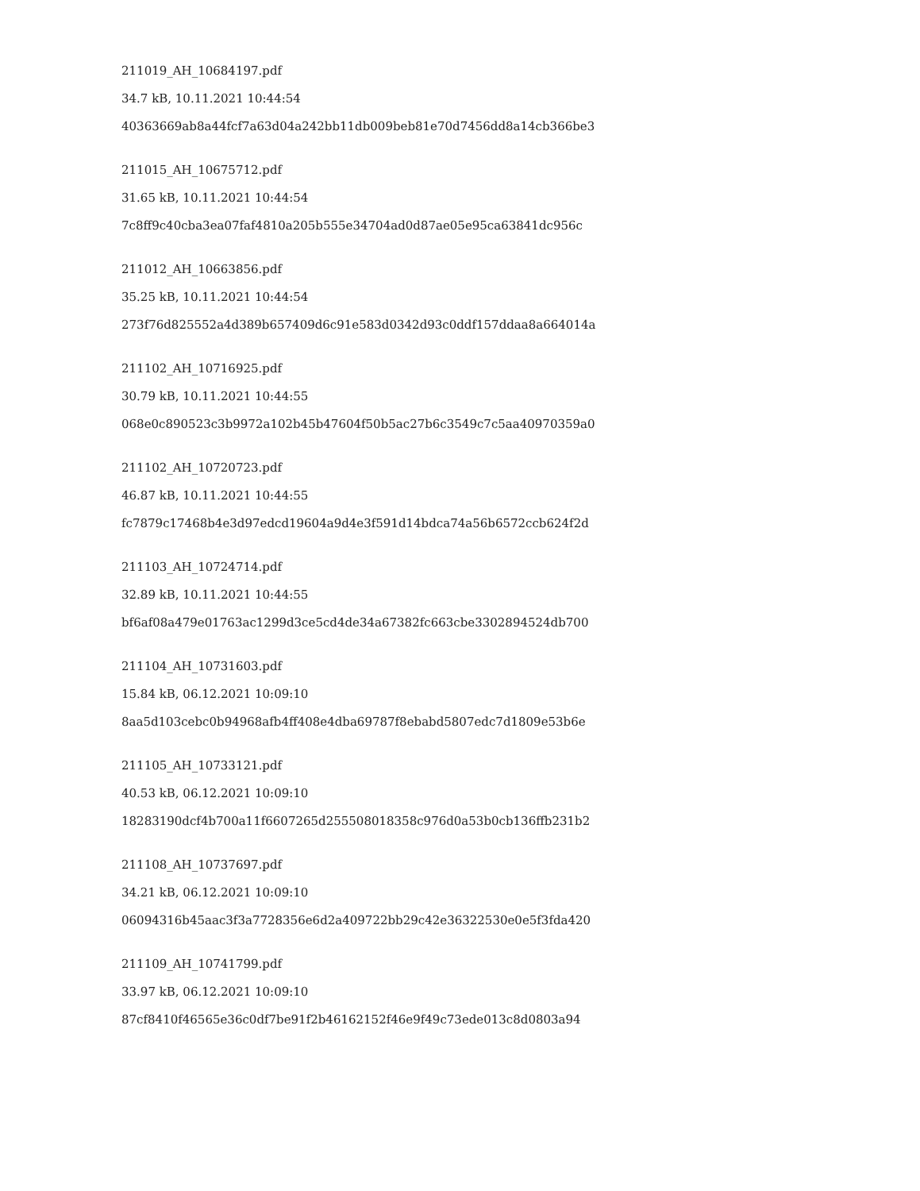211019_AH_10684197.pdf
34.7 kB, 10.11.2021 10:44:54
40363669ab8a44fcf7a63d04a242bb11db009beb81e70d7456dd8a14cb366be3
211015_AH_10675712.pdf
31.65 kB, 10.11.2021 10:44:54
7c8ff9c40cba3ea07faf4810a205b555e34704ad0d87ae05e95ca63841dc956c
211012_AH_10663856.pdf
35.25 kB, 10.11.2021 10:44:54
273f76d825552a4d389b657409d6c91e583d0342d93c0ddf157ddaa8a664014a
211102_AH_10716925.pdf
30.79 kB, 10.11.2021 10:44:55
068e0c890523c3b9972a102b45b47604f50b5ac27b6c3549c7c5aa40970359a0
211102_AH_10720723.pdf
46.87 kB, 10.11.2021 10:44:55
fc7879c17468b4e3d97edcd19604a9d4e3f591d14bdca74a56b6572ccb624f2d
211103_AH_10724714.pdf
32.89 kB, 10.11.2021 10:44:55
bf6af08a479e01763ac1299d3ce5cd4de34a67382fc663cbe3302894524db700
211104_AH_10731603.pdf
15.84 kB, 06.12.2021 10:09:10
8aa5d103cebc0b94968afb4ff408e4dba69787f8ebabd5807edc7d1809e53b6e
211105_AH_10733121.pdf
40.53 kB, 06.12.2021 10:09:10
18283190dcf4b700a11f6607265d255508018358c976d0a53b0cb136ffb231b2
211108_AH_10737697.pdf
34.21 kB, 06.12.2021 10:09:10
06094316b45aac3f3a7728356e6d2a409722bb29c42e36322530e0e5f3fda420
211109_AH_10741799.pdf
33.97 kB, 06.12.2021 10:09:10
87cf8410f46565e36c0df7be91f2b46162152f46e9f49c73ede013c8d0803a94